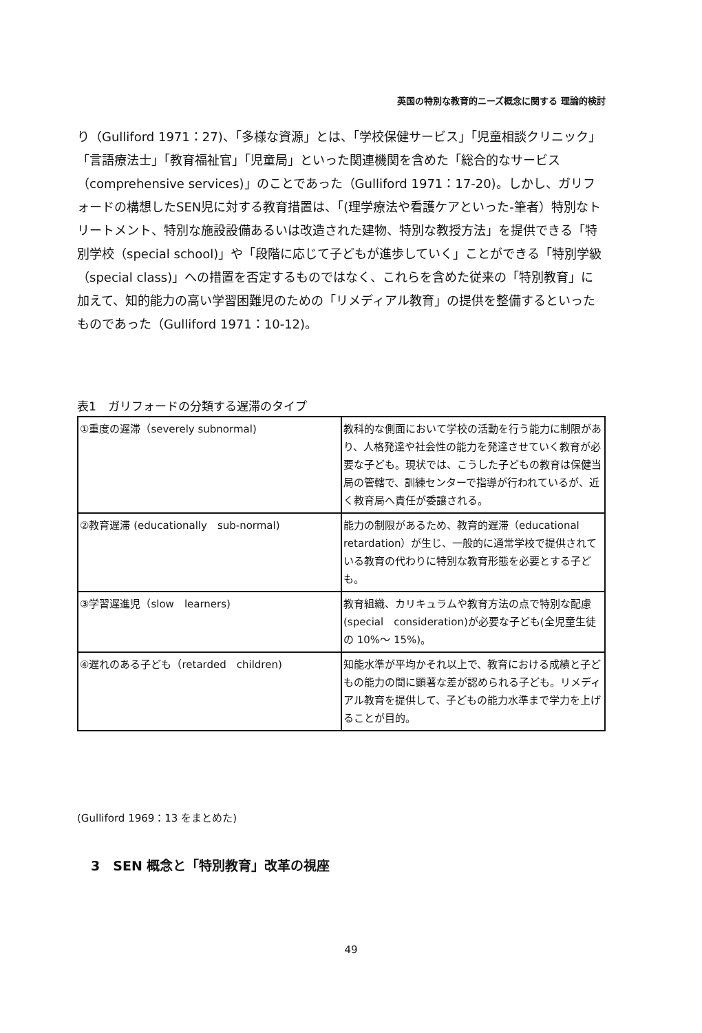英国の特別な教育的ニーズ概念に関する 理論的検討
り（Gulliford 1971：27)、「多様な資源」とは、「学校保健サービス」「児童相談クリニック」「言語療法士」「教育福祉官」「児童局」といった関連機関を含めた「総合的なサービス（comprehensive services)」のことであった（Gulliford 1971：17-20)。しかし、ガリフォードの構想したSEN児に対する教育措置は、「(理学療法や看護ケアといった-筆者）特別なトリートメント、特別な施設設備あるいは改造された建物、特別な教授方法」を提供できる「特別学校（special school)」や「段階に応じて子どもが進歩していく」ことができる「特別学級（special class)」への措置を否定するものではなく、これらを含めた従来の「特別教育」に加えて、知的能力の高い学習困難児のための「リメディアル教育」の提供を整備するといったものであった（Gulliford 1971：10-12)。
表1　ガリフォードの分類する遅滞のタイプ
| ①重度の遅滞（severely subnormal) | 教科的な側面において学校の活動を行う能力に制限があり、人格発達や社会性の能力を発達させていく教育が必要な子ども。現状では、こうした子どもの教育は保健当局の管轄で、訓練センターで指導が行われているが、近く教育局へ責任が委譲される。 |
| ②教育遅滞 (educationally sub-normal) | 能力の制限があるため、教育的遅滞（educational retardation）が生じ、一般的に通常学校で提供されている教育の代わりに特別な教育形態を必要とする子ども。 |
| ③学習遅進児（slow learners) | 教育組織、カリキュラムや教育方法の点で特別な配慮(special consideration)が必要な子ども(全児童生徒の 10%～ 15%)。 |
| ④遅れのある子ども（retarded children) | 知能水準が平均かそれ以上で、教育における成績と子どもの能力の間に顕著な差が認められる子ども。リメディアル教育を提供して、子どもの能力水準まで学力を上げることが目的。 |
(Gulliford 1969：13 をまとめた)
3　SEN 概念と「特別教育」改革の視座
49